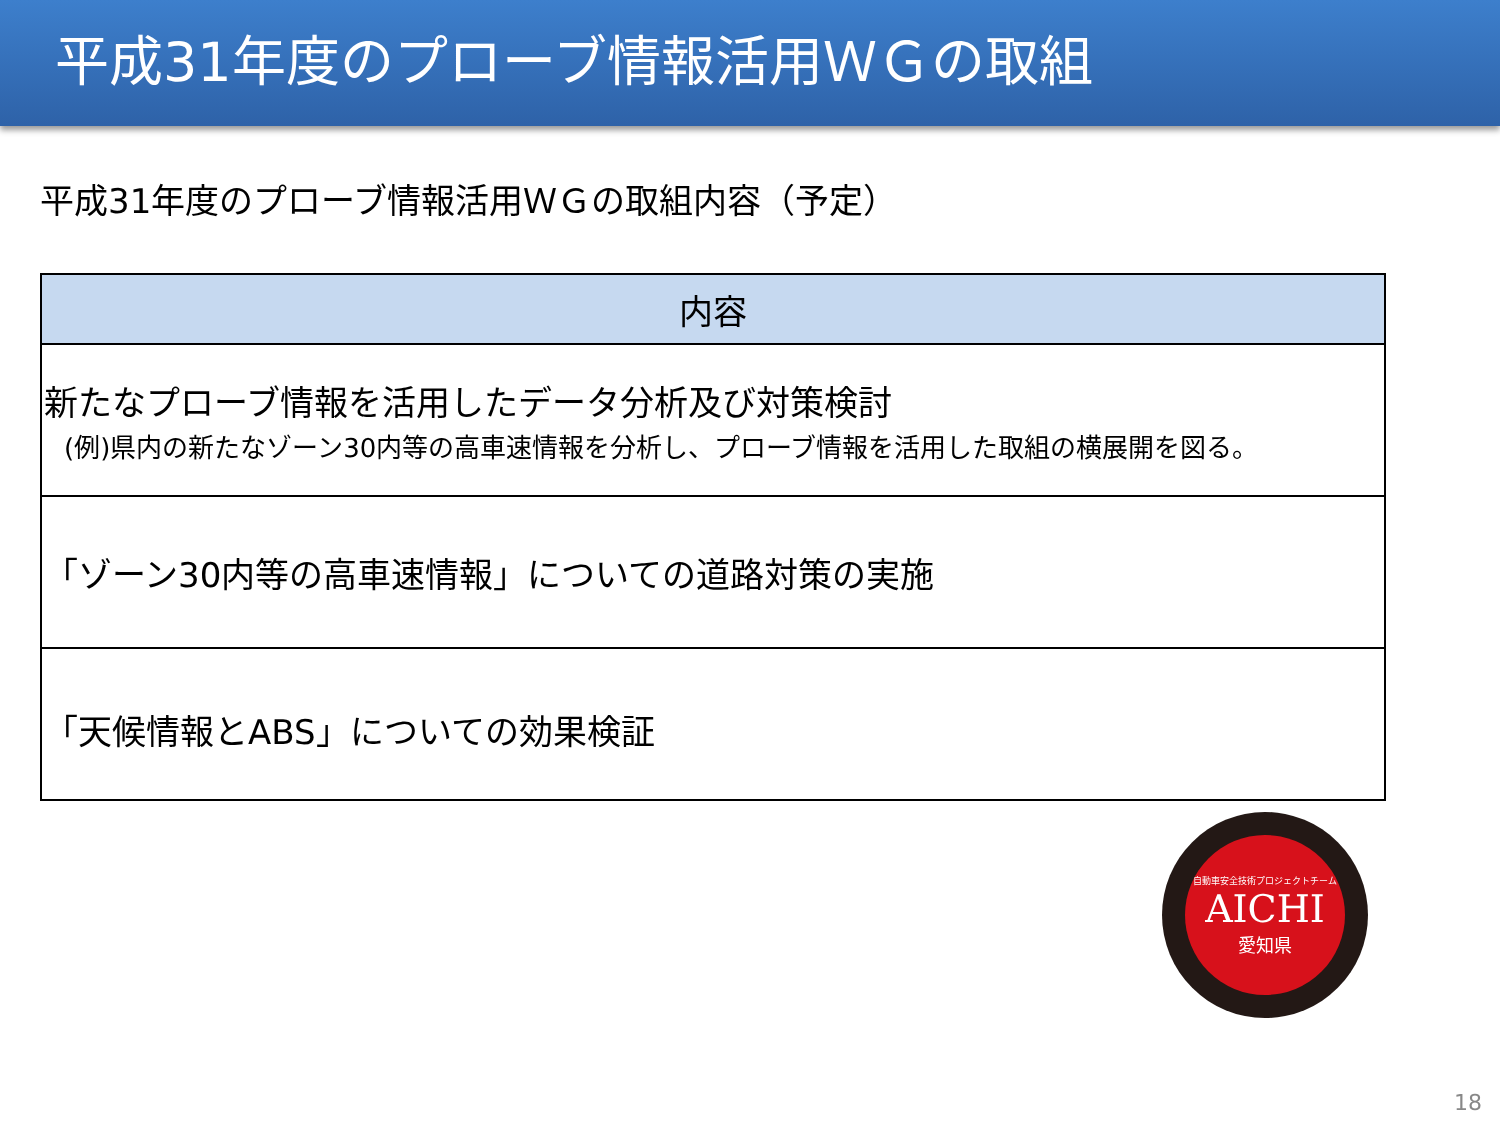平成31年度のプローブ情報活用ＷＧの取組
平成31年度のプローブ情報活用ＷＧの取組内容（予定）
| 内容 |
| --- |
| 新たなプローブ情報を活用したデータ分析及び対策検討 (例)県内の新たなゾーン30内等の高車速情報を分析し、プローブ情報を活用した取組の横展開を図る。 |
| 「ゾーン30内等の高車速情報」についての道路対策の実施 |
| 「天候情報とABS」についての効果検証 |
自動車安全技術プロジェクトチーム
AICHI
愛知県
18